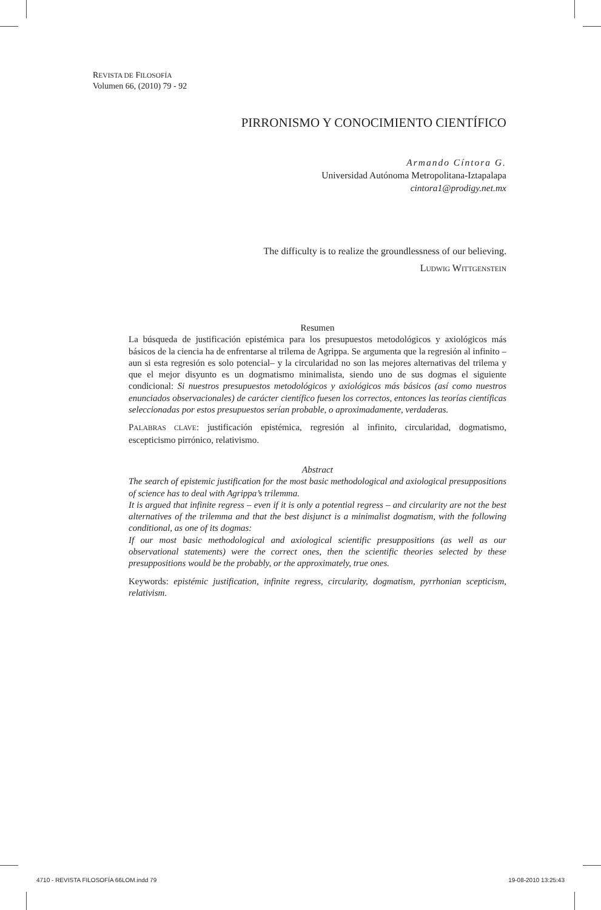REVISTA DE FILOSOFÍA
Volumen 66, (2010) 79 - 92
PIRRONISMO Y CONOCIMIENTO CIENTÍFICO
Armando Cíntora G.
Universidad Autónoma Metropolitana-Iztapalapa
cintora1@prodigy.net.mx
The difficulty is to realize the groundlessness of our believing.
LUDWIG WITTGENSTEIN
Resumen
La búsqueda de justificación epistémica para los presupuestos metodológicos y axiológicos más básicos de la ciencia ha de enfrentarse al trilema de Agrippa. Se argumenta que la regresión al infinito –aun si esta regresión es solo potencial– y la circularidad no son las mejores alternativas del trilema y que el mejor disyunto es un dogmatismo minimalista, siendo uno de sus dogmas el siguiente condicional: Si nuestros presupuestos metodológicos y axiológicos más básicos (así como nuestros enunciados observacionales) de carácter científico fuesen los correctos, entonces las teorías científicas seleccionadas por estos presupuestos serían probable, o aproximadamente, verdaderas.
PALABRAS CLAVE: justificación epistémica, regresión al infinito, circularidad, dogmatismo, escepticismo pirrónico, relativismo.
Abstract
The search of epistemic justification for the most basic methodological and axiological presuppositions of science has to deal with Agrippa’s trilemma.
It is argued that infinite regress – even if it is only a potential regress – and circularity are not the best alternatives of the trilemma and that the best disjunct is a minimalist dogmatism, with the following conditional, as one of its dogmas:
If our most basic methodological and axiological scientific presuppositions (as well as our observational statements) were the correct ones, then the scientific theories selected by these presuppositions would be the probably, or the approximately, true ones.
Keywords: epistémic justification, infinite regress, circularity, dogmatism, pyrrhonian scepticism, relativism.
4710 - REVISTA FILOSOFÍA 66LOM.indd 79 19-08-2010 13:25:43